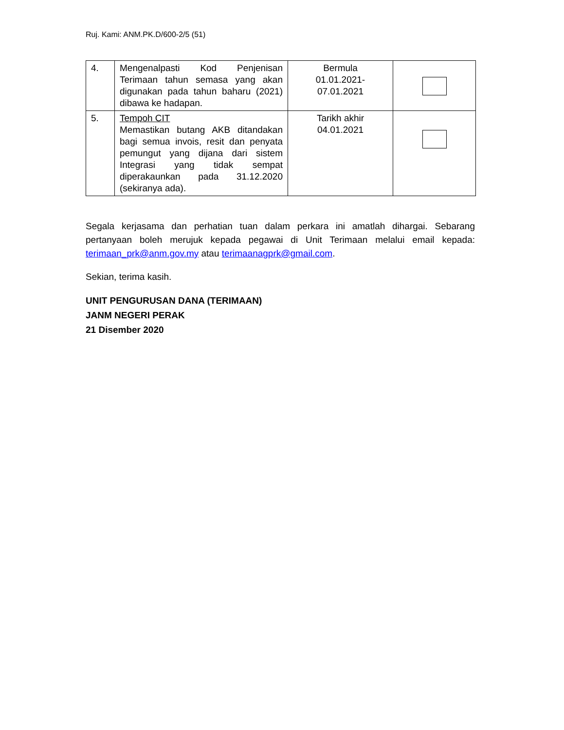Ruj. Kami: ANM.PK.D/600-2/5 (51)
| 4. | Mengenalpasti Kod Penjenisan Terimaan tahun semasa yang akan digunakan pada tahun baharu (2021) dibawa ke hadapan. | Bermula 01.01.2021- 07.01.2021 | |
| 5. | Tempoh CIT Memastikan butang AKB ditandakan bagi semua invois, resit dan penyata pemungut yang dijana dari sistem Integrasi yang tidak sempat diperakaunkan pada 31.12.2020 (sekiranya ada). | Tarikh akhir 04.01.2021 | |
Segala kerjasama dan perhatian tuan dalam perkara ini amatlah dihargai. Sebarang pertanyaan boleh merujuk kepada pegawai di Unit Terimaan melalui email kepada: terimaan_prk@anm.gov.my atau terimaanagprk@gmail.com.
Sekian, terima kasih.
UNIT PENGURUSAN DANA (TERIMAAN)
JANM NEGERI PERAK
21 Disember 2020